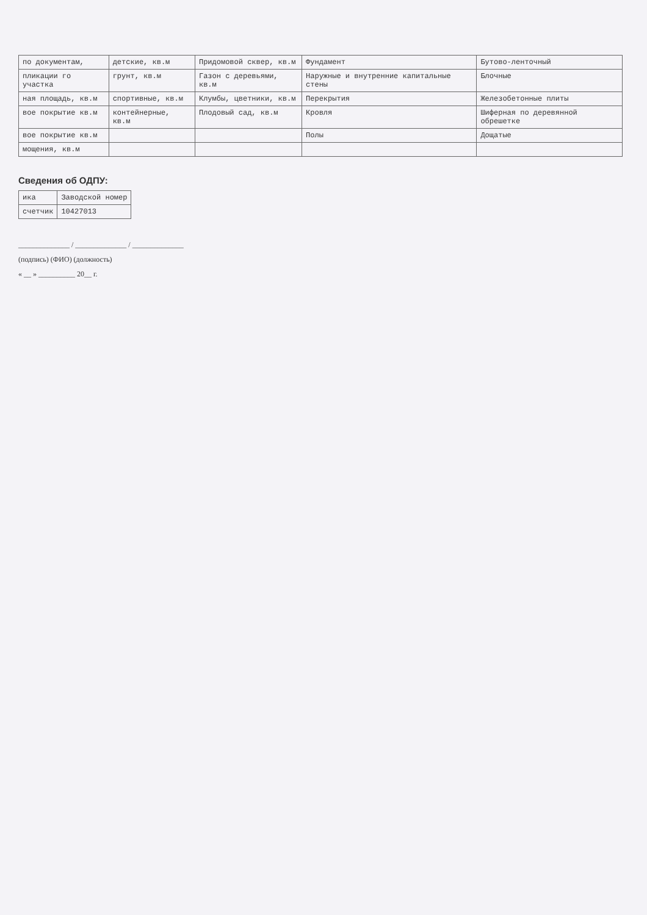| по документам, | детские, кв.м | Придомовой сквер, кв.м | Фундамент | Бутово-ленточный |
| пликации го участка | грунт, кв.м | Газон с деревьями, кв.м | Наружные и внутренние капитальные стены | Блочные |
| ная площадь, кв.м | спортивные, кв.м | Клумбы, цветники, кв.м | Перекрытия | Железобетонные плиты |
| вое покрытие кв.м | контейнерные, кв.м | Плодовый сад, кв.м | Кровля | Шиферная по деревянной обрешетке |
| вое покрытие кв.м | | | Полы | Дощатые |
| мощения, кв.м | | | | |
Сведения об ОДПУ:
| ика | Заводской номер |
| счетчик | 10427013 |
______________ / ______________ / ______________
(подпись) (ФИО) (должность)
« __ » __________ 20__ г.